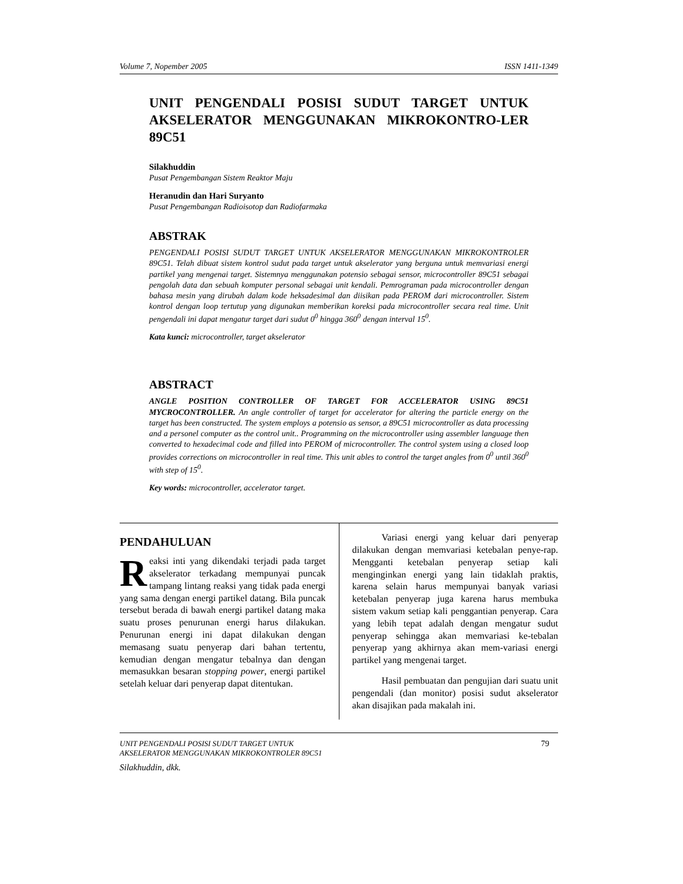Volume 7, Nopember 2005 ISSN 1411-1349
UNIT PENGENDALI POSISI SUDUT TARGET UNTUK AKSELERATOR MENGGUNAKAN MIKROKONTRO-LER 89C51
Silakhuddin
Pusat Pengembangan Sistem Reaktor Maju
Heranudin dan Hari Suryanto
Pusat Pengembangan Radioisotop dan Radiofarmaka
ABSTRAK
PENGENDALI POSISI SUDUT TARGET UNTUK AKSELERATOR MENGGUNAKAN MIKROKONTROLER 89C51. Telah dibuat sistem kontrol sudut pada target untuk akselerator yang berguna untuk memvariasi energi partikel yang mengenai target. Sistemnya menggunakan potensio sebagai sensor, microcontroller 89C51 sebagai pengolah data dan sebuah komputer personal sebagai unit kendali. Pemrograman pada microcontroller dengan bahasa mesin yang dirubah dalam kode heksadesimal dan diisikan pada PEROM dari microcontroller. Sistem kontrol dengan loop tertutup yang digunakan memberikan koreksi pada microcontroller secara real time. Unit pengendali ini dapat mengatur target dari sudut 0<sup>0</sup> hingga 360<sup>0</sup> dengan interval 15<sup>0</sup>.
Kata kunci: microcontroller, target akselerator
ABSTRACT
ANGLE POSITION CONTROLLER OF TARGET FOR ACCELERATOR USING 89C51 MYCROCONTROLLER. An angle controller of target for accelerator for altering the particle energy on the target has been constructed. The system employs a potensio as sensor, a 89C51 microcontroller as data processing and a personel computer as the control unit.. Programming on the microcontroller using assembler language then converted to hexadecimal code and filled into PEROM of microcontroller. The control system using a closed loop provides corrections on microcontroller in real time. This unit ables to control the target angles from 0<sup>0</sup> until 360<sup>0</sup> with step of 15<sup>0</sup>.
Key words: microcontroller, accelerator target.
PENDAHULUAN
Reaksi inti yang dikendaki terjadi pada target akselerator terkadang mempunyai puncak tampang lintang reaksi yang tidak pada energi yang sama dengan energi partikel datang. Bila puncak tersebut berada di bawah energi partikel datang maka suatu proses penurunan energi harus dilakukan. Penurunan energi ini dapat dilakukan dengan memasang suatu penyerap dari bahan tertentu, kemudian dengan mengatur tebalnya dan dengan memasukkan besaran stopping power, energi partikel setelah keluar dari penyerap dapat ditentukan.
Variasi energi yang keluar dari penyerap dilakukan dengan memvariasi ketebalan penye-rap. Mengganti ketebalan penyerap setiap kali menginginkan energi yang lain tidaklah praktis, karena selain harus mempunyai banyak variasi ketebalan penyerap juga karena harus membuka sistem vakum setiap kali penggantian penyerap. Cara yang lebih tepat adalah dengan mengatur sudut penyerap sehingga akan memvariasi ke-tebalan penyerap yang akhirnya akan mem-variasi energi partikel yang mengenai target.
Hasil pembuatan dan pengujian dari suatu unit pengendali (dan monitor) posisi sudut akselerator akan disajikan pada makalah ini.
UNIT PENGENDALI POSISI SUDUT TARGET UNTUK
AKSELERATOR MENGGUNAKAN MIKROKONTROLER 89C51
Silakhuddin, dkk.
79